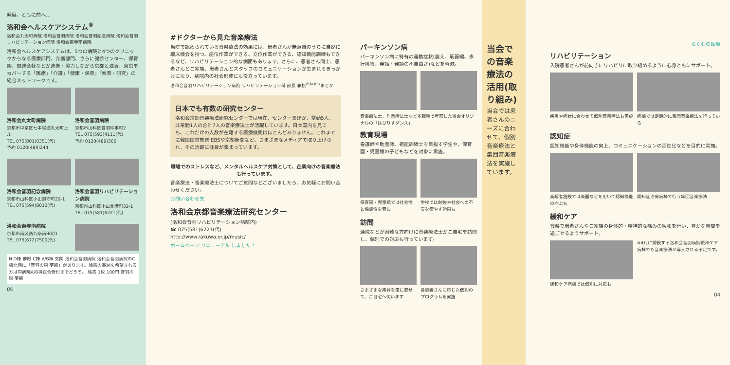発展、ともに前へ…
洛和会ヘルスケアシステム<sup>®</sup>
洛和会丸太町病院 洛和会音羽病院 洛和会音羽記念病院 洛和会音羽リハビリテーション病院 洛和会東寺南病院
洛和会ヘルスケアシステムは、5つの病院と4つのクリニックからなる医療部門、介護部門、さらに健診センター、保育園、関連会社などが連携・協力しながら京都と滋賀、東京をカバーする「医療」「介護」「健康・保育」「教育・研究」の総合ネットワークです。
洛和会丸太町病院
京都市中京区七本松通丸太町上ル
TEL 075(801)0351(代)
予約 0120(489)244
洛和会音羽病院
京都市山科区音羽珍事町2
TEL 075(593)4111(代)
予約 0120(489)300
洛和会音羽記念病院
京都市山科区小山鎮守町29-1
TEL 075(594)8010(代)
洛和会音羽リハビリテーション病院
京都市山科区小山北溝町32-1
TEL 075(581)6221(代)
洛和会東寺南病院
京都市南区西九条南田町1
TEL 075(672)7500(代)
N D棟 夢殿 C棟 A/B棟 玄関 洛和会音羽病院 洛和会音羽病院のC棟北側に「音羽の森 夢殿」があります。絵馬の奉納を希望される方は同病院A/B棟総合受付までどうぞ。 絵馬 1枚 100円 音羽の森 夢殿
05
#ドクターから見た音楽療法
当院で認められている音楽療法の効果には、患者さんが無意識のうちに自然に離床機会を持つ、座位作業ができる、立位作業ができる、認知機能訓練もできるなど、リハビリテーション的な側面もあります。さらに、患者さん同士、患者さんとご家族、患者さんとスタッフのコミュニケーションが生まれるきっかけになり、病院内の社会形成にも役立っています。
洛和会音羽リハビリテーション病院 リハビリテーション科 部長 兼松<sup>かねまつ</sup>まどか
日本でも有数の研究センター
洛和会京都音楽療法研究センターでは現在、センター長ほか、常勤5人、非常勤1人の合計7人の音楽療法士が活躍しています。日本国内を見ても、これだけの人数が在籍する医療機関はほとんどありません。これまでに韓国国営放送 EBSや京都新聞など、さまざまなメディアで取り上げられ、その活躍に注目が集まっています。
職場でのストレスなど、メンタルヘルスケア対策として、企業向けの音楽療法も行っています。
音楽療法・音楽療法士についてご質問などございましたら、お気軽にお問い合わせください。
お問い合わせ先
洛和会京都音楽療法研究センター
(洛和会音羽リハビリテーション病院内)
☎ 075(581)6221(代)
http://www.rakuwa.or.jp/music/
ホームページ リニューアル しました！
パーキンソン病
パーキンソン病に特有の運動症状(震え、筋萎縮、歩行障害、発話・発語の不自由さ)などを軽減。
音楽療法士、作業療法士など多職種で考案した当会オリジナルの「はぴりすダンス」
教育現場
看護師や助産師、視能訓練士を目指す学生や、保育園・児童館の子どもなどを対象に実施。
保育園・児童館では社会性と協調性を育む
学校では勉強や社会への不安を癒やす効果も
訪問
通院などが困難な方向けに音楽療法士がご自宅を訪問し、個別での対応も行っています。
さまざまな楽器を車に載せて、ご自宅へ伺います
各患者さんに応じた個別のプログラムを実施
当会での音楽療法の活用(取り組み)
当会では患者さんのニーズに合わせて、個別音楽療法と集団音楽療法を実施しています。
らくわの医療
リハビリテーション
入院患者さんが前向きにリハビリに取り組めるように心身ともにサポート。
疾患や病状に合わせて個別音楽療法も実施
病棟では定期的に集団音楽療法を行っている
認知症
認知機能や身体機能の向上、コミュニケーションの活性化などを目的に実施。
高齢者施設では楽器などを用いて認知機能の向上も
認知症治療病棟で行う集団音楽療法
緩和ケア
音楽で患者さんやご家族の身体的・精神的な痛みの緩和を行い、豊かな時間を過ごせるようサポート。
緩和ケア病棟では個別に対応も
※4月に開設する洛和会音羽病院緩和ケア病棟でも音楽療法が導入される予定です。
04